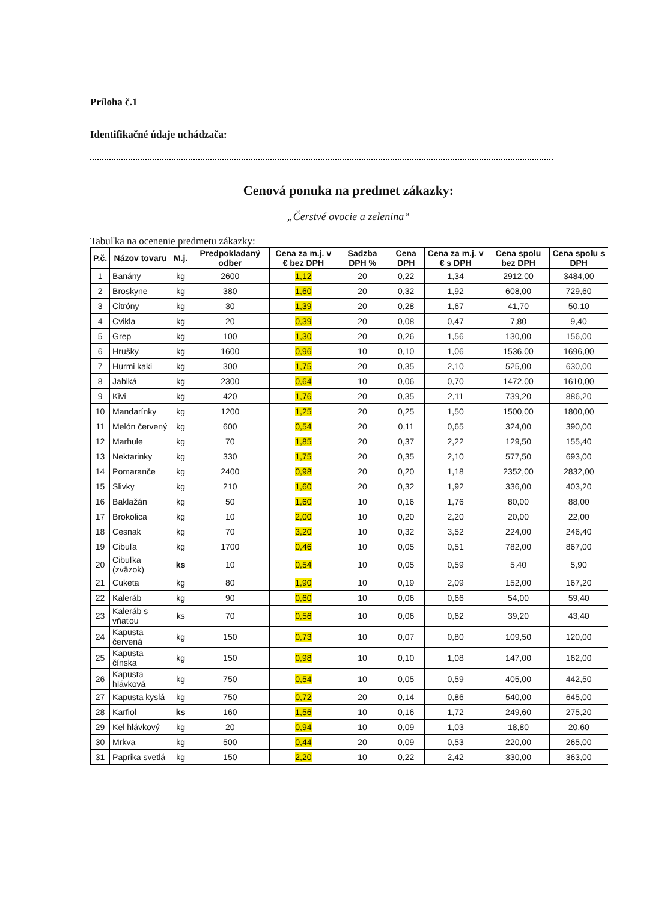Príloha č.1
Identifikačné údaje uchádzača:
Cenová ponuka na predmet zákazky:
„Čerstvé ovocie a zelenina“
Tabuľka na ocenenie predmetu zákazky:
| P.č. | Názov tovaru | M.j. | Predpokladaný odber | Cena za m.j. v € bez DPH | Sadzba DPH % | Cena DPH | Cena za m.j. v € s DPH | Cena spolu bez DPH | Cena spolu s DPH |
| --- | --- | --- | --- | --- | --- | --- | --- | --- | --- |
| 1 | Banány | kg | 2600 | 1,12 | 20 | 0,22 | 1,34 | 2912,00 | 3484,00 |
| 2 | Broskyne | kg | 380 | 1,60 | 20 | 0,32 | 1,92 | 608,00 | 729,60 |
| 3 | Citróny | kg | 30 | 1,39 | 20 | 0,28 | 1,67 | 41,70 | 50,10 |
| 4 | Cvikla | kg | 20 | 0,39 | 20 | 0,08 | 0,47 | 7,80 | 9,40 |
| 5 | Grep | kg | 100 | 1,30 | 20 | 0,26 | 1,56 | 130,00 | 156,00 |
| 6 | Hrušky | kg | 1600 | 0,96 | 10 | 0,10 | 1,06 | 1536,00 | 1696,00 |
| 7 | Hurmi kaki | kg | 300 | 1,75 | 20 | 0,35 | 2,10 | 525,00 | 630,00 |
| 8 | Jablká | kg | 2300 | 0,64 | 10 | 0,06 | 0,70 | 1472,00 | 1610,00 |
| 9 | Kivi | kg | 420 | 1,76 | 20 | 0,35 | 2,11 | 739,20 | 886,20 |
| 10 | Mandarínky | kg | 1200 | 1,25 | 20 | 0,25 | 1,50 | 1500,00 | 1800,00 |
| 11 | Melón červený | kg | 600 | 0,54 | 20 | 0,11 | 0,65 | 324,00 | 390,00 |
| 12 | Marhule | kg | 70 | 1,85 | 20 | 0,37 | 2,22 | 129,50 | 155,40 |
| 13 | Nektarinky | kg | 330 | 1,75 | 20 | 0,35 | 2,10 | 577,50 | 693,00 |
| 14 | Pomaranče | kg | 2400 | 0,98 | 20 | 0,20 | 1,18 | 2352,00 | 2832,00 |
| 15 | Slivky | kg | 210 | 1,60 | 20 | 0,32 | 1,92 | 336,00 | 403,20 |
| 16 | Baklažán | kg | 50 | 1,60 | 10 | 0,16 | 1,76 | 80,00 | 88,00 |
| 17 | Brokolica | kg | 10 | 2,00 | 10 | 0,20 | 2,20 | 20,00 | 22,00 |
| 18 | Cesnak | kg | 70 | 3,20 | 10 | 0,32 | 3,52 | 224,00 | 246,40 |
| 19 | Cibuľa | kg | 1700 | 0,46 | 10 | 0,05 | 0,51 | 782,00 | 867,00 |
| 20 | Cibuľka (zväzok) | ks | 10 | 0,54 | 10 | 0,05 | 0,59 | 5,40 | 5,90 |
| 21 | Cuketa | kg | 80 | 1,90 | 10 | 0,19 | 2,09 | 152,00 | 167,20 |
| 22 | Kaleráb | kg | 90 | 0,60 | 10 | 0,06 | 0,66 | 54,00 | 59,40 |
| 23 | Kaleráb s vňaťou | ks | 70 | 0,56 | 10 | 0,06 | 0,62 | 39,20 | 43,40 |
| 24 | Kapusta červená | kg | 150 | 0,73 | 10 | 0,07 | 0,80 | 109,50 | 120,00 |
| 25 | Kapusta čínska | kg | 150 | 0,98 | 10 | 0,10 | 1,08 | 147,00 | 162,00 |
| 26 | Kapusta hlávková | kg | 750 | 0,54 | 10 | 0,05 | 0,59 | 405,00 | 442,50 |
| 27 | Kapusta kyslá | kg | 750 | 0,72 | 20 | 0,14 | 0,86 | 540,00 | 645,00 |
| 28 | Karfiol | ks | 160 | 1,56 | 10 | 0,16 | 1,72 | 249,60 | 275,20 |
| 29 | Kel hlávkový | kg | 20 | 0,94 | 10 | 0,09 | 1,03 | 18,80 | 20,60 |
| 30 | Mrkva | kg | 500 | 0,44 | 20 | 0,09 | 0,53 | 220,00 | 265,00 |
| 31 | Paprika svetlá | kg | 150 | 2,20 | 10 | 0,22 | 2,42 | 330,00 | 363,00 |